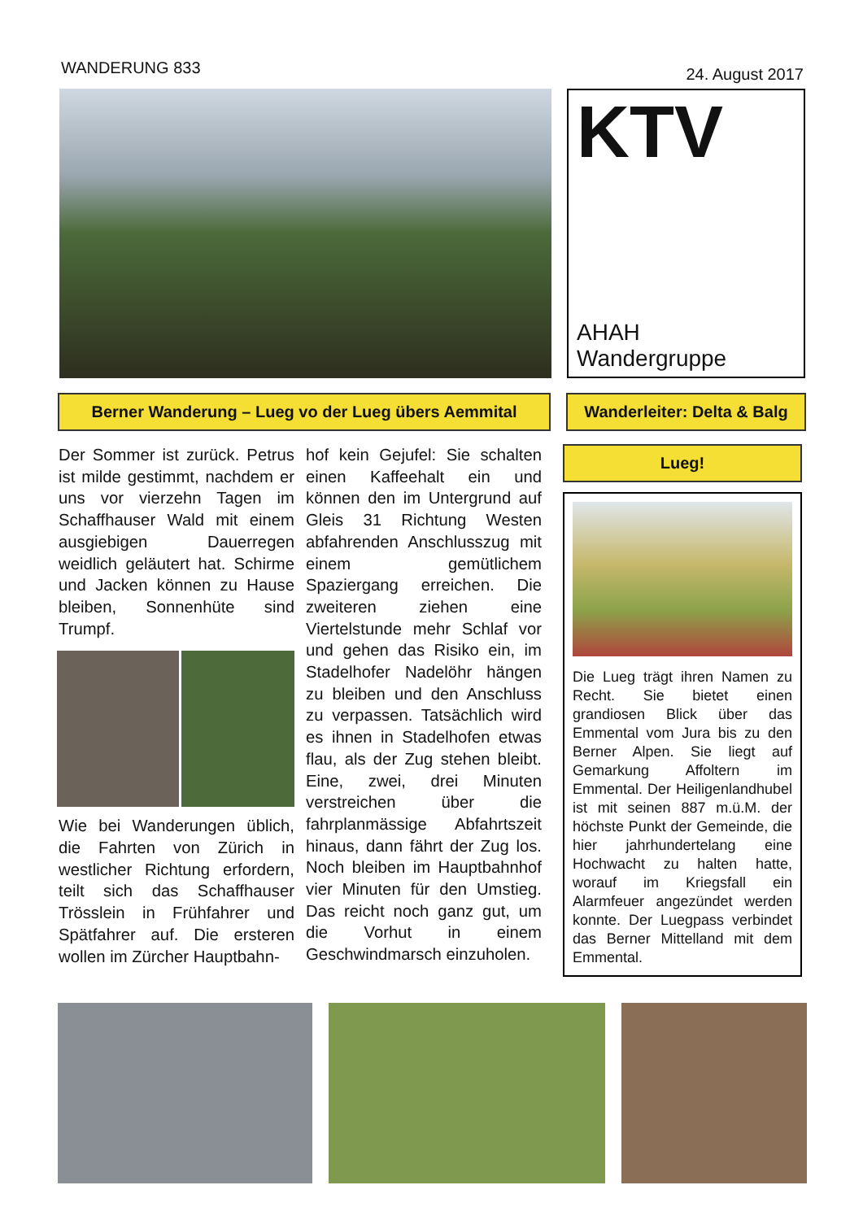WANDERUNG 833
24. August 2017
KTV
AHAH Wandergruppe
Berner Wanderung – Lueg vo der Lueg übers Aemmital Wanderleiter: Delta & Balg
Der Sommer ist zurück. Petrus ist milde gestimmt, nachdem er uns vor vierzehn Tagen im Schaffhauser Wald mit einem ausgiebigen Dauerregen weidlich geläutert hat. Schirme und Jacken können zu Hause bleiben, Sonnenhüte sind Trumpf.
Wie bei Wanderungen üblich, die Fahrten von Zürich in westlicher Richtung erfordern, teilt sich das Schaffhauser Trösslein in Frühfahrer und Spätfahrer auf. Die ersteren wollen im Zürcher Hauptbahn-
hof kein Gejufel: Sie schalten einen Kaffeehalt ein und können den im Untergrund auf Gleis 31 Richtung Westen abfahrenden Anschlusszug mit einem gemütlichem Spaziergang erreichen. Die zweiteren ziehen eine Viertelstunde mehr Schlaf vor und gehen das Risiko ein, im Stadelhofer Nadelöhr hängen zu bleiben und den Anschluss zu verpassen. Tatsächlich wird es ihnen in Stadelhofen etwas flau, als der Zug stehen bleibt. Eine, zwei, drei Minuten verstreichen über die fahrplanmässige Abfahrtszeit hinaus, dann fährt der Zug los. Noch bleiben im Hauptbahnhof vier Minuten für den Umstieg. Das reicht noch ganz gut, um die Vorhut in einem Geschwindmarsch einzuholen.
Lueg!
Die Lueg trägt ihren Namen zu Recht. Sie bietet einen grandiosen Blick über das Emmental vom Jura bis zu den Berner Alpen. Sie liegt auf Gemarkung Affoltern im Emmental. Der Heiligenlandhubel ist mit seinen 887 m.ü.M. der höchste Punkt der Gemeinde, die hier jahrhundertelang eine Hochwacht zu halten hatte, worauf im Kriegsfall ein Alarmfeuer angezündet werden konnte. Der Luegpass verbindet das Berner Mittelland mit dem Emmental.